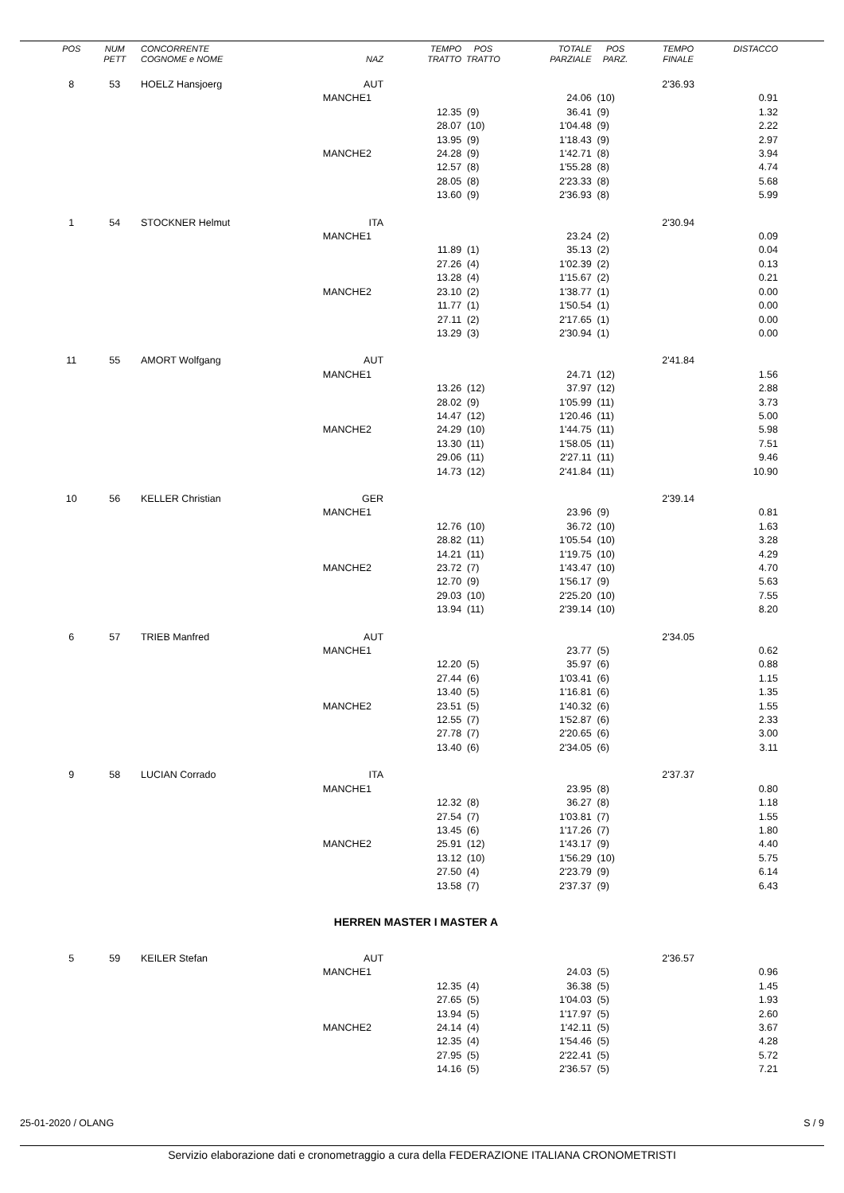| POS | NUM | CONCORRENTE | | TEMPO | POS | TOTALE | POS | TEMPO | DISTACCO |
| --- | --- | --- | --- | --- | --- | --- | --- | --- | --- |
| | PETT | COGNOME e NOME | NAZ | TRATTO | TRATTO | PARZIALE | PARZ. | FINALE | |
| 8 | 53 | HOELZ Hansjoerg | AUT | | | | | 2'36.93 | |
| | | | MANCHE1 | | | 24.06 | (10) | | 0.91 |
| | | | | 12.35 | (9) | 36.41 | (9) | | 1.32 |
| | | | | 28.07 | (10) | 1'04.48 | (9) | | 2.22 |
| | | | | 13.95 | (9) | 1'18.43 | (9) | | 2.97 |
| | | | MANCHE2 | 24.28 | (9) | 1'42.71 | (8) | | 3.94 |
| | | | | 12.57 | (8) | 1'55.28 | (8) | | 4.74 |
| | | | | 28.05 | (8) | 2'23.33 | (8) | | 5.68 |
| | | | | 13.60 | (9) | 2'36.93 | (8) | | 5.99 |
| 1 | 54 | STOCKNER Helmut | ITA | | | | | 2'30.94 | |
| | | | MANCHE1 | | | 23.24 | (2) | | 0.09 |
| | | | | 11.89 | (1) | 35.13 | (2) | | 0.04 |
| | | | | 27.26 | (4) | 1'02.39 | (2) | | 0.13 |
| | | | | 13.28 | (4) | 1'15.67 | (2) | | 0.21 |
| | | | MANCHE2 | 23.10 | (2) | 1'38.77 | (1) | | 0.00 |
| | | | | 11.77 | (1) | 1'50.54 | (1) | | 0.00 |
| | | | | 27.11 | (2) | 2'17.65 | (1) | | 0.00 |
| | | | | 13.29 | (3) | 2'30.94 | (1) | | 0.00 |
| 11 | 55 | AMORT Wolfgang | AUT | | | | | 2'41.84 | |
| | | | MANCHE1 | | | 24.71 | (12) | | 1.56 |
| | | | | 13.26 | (12) | 37.97 | (12) | | 2.88 |
| | | | | 28.02 | (9) | 1'05.99 | (11) | | 3.73 |
| | | | | 14.47 | (12) | 1'20.46 | (11) | | 5.00 |
| | | | MANCHE2 | 24.29 | (10) | 1'44.75 | (11) | | 5.98 |
| | | | | 13.30 | (11) | 1'58.05 | (11) | | 7.51 |
| | | | | 29.06 | (11) | 2'27.11 | (11) | | 9.46 |
| | | | | 14.73 | (12) | 2'41.84 | (11) | | 10.90 |
| 10 | 56 | KELLER Christian | GER | | | | | 2'39.14 | |
| | | | MANCHE1 | | | 23.96 | (9) | | 0.81 |
| | | | | 12.76 | (10) | 36.72 | (10) | | 1.63 |
| | | | | 28.82 | (11) | 1'05.54 | (10) | | 3.28 |
| | | | | 14.21 | (11) | 1'19.75 | (10) | | 4.29 |
| | | | MANCHE2 | 23.72 | (7) | 1'43.47 | (10) | | 4.70 |
| | | | | 12.70 | (9) | 1'56.17 | (9) | | 5.63 |
| | | | | 29.03 | (10) | 2'25.20 | (10) | | 7.55 |
| | | | | 13.94 | (11) | 2'39.14 | (10) | | 8.20 |
| 6 | 57 | TRIEB Manfred | AUT | | | | | 2'34.05 | |
| | | | MANCHE1 | | | 23.77 | (5) | | 0.62 |
| | | | | 12.20 | (5) | 35.97 | (6) | | 0.88 |
| | | | | 27.44 | (6) | 1'03.41 | (6) | | 1.15 |
| | | | | 13.40 | (5) | 1'16.81 | (6) | | 1.35 |
| | | | MANCHE2 | 23.51 | (5) | 1'40.32 | (6) | | 1.55 |
| | | | | 12.55 | (7) | 1'52.87 | (6) | | 2.33 |
| | | | | 27.78 | (7) | 2'20.65 | (6) | | 3.00 |
| | | | | 13.40 | (6) | 2'34.05 | (6) | | 3.11 |
| 9 | 58 | LUCIAN Corrado | ITA | | | | | 2'37.37 | |
| | | | MANCHE1 | | | 23.95 | (8) | | 0.80 |
| | | | | 12.32 | (8) | 36.27 | (8) | | 1.18 |
| | | | | 27.54 | (7) | 1'03.81 | (7) | | 1.55 |
| | | | | 13.45 | (6) | 1'17.26 | (7) | | 1.80 |
| | | | MANCHE2 | 25.91 | (12) | 1'43.17 | (9) | | 4.40 |
| | | | | 13.12 | (10) | 1'56.29 | (10) | | 5.75 |
| | | | | 27.50 | (4) | 2'23.79 | (9) | | 6.14 |
| | | | | 13.58 | (7) | 2'37.37 | (9) | | 6.43 |
| HERREN MASTER I MASTER A | | | | | | | | | |
| 5 | 59 | KEILER Stefan | AUT | | | | | 2'36.57 | |
| | | | MANCHE1 | | | 24.03 | (5) | | 0.96 |
| | | | | 12.35 | (4) | 36.38 | (5) | | 1.45 |
| | | | | 27.65 | (5) | 1'04.03 | (5) | | 1.93 |
| | | | | 13.94 | (5) | 1'17.97 | (5) | | 2.60 |
| | | | MANCHE2 | 24.14 | (4) | 1'42.11 | (5) | | 3.67 |
| | | | | 12.35 | (4) | 1'54.46 | (5) | | 4.28 |
| | | | | 27.95 | (5) | 2'22.41 | (5) | | 5.72 |
| | | | | 14.16 | (5) | 2'36.57 | (5) | | 7.21 |
25-01-2020 / OLANG S / 9
Servizio elaborazione dati e cronometraggio a cura della FEDERAZIONE ITALIANA CRONOMETRISTI